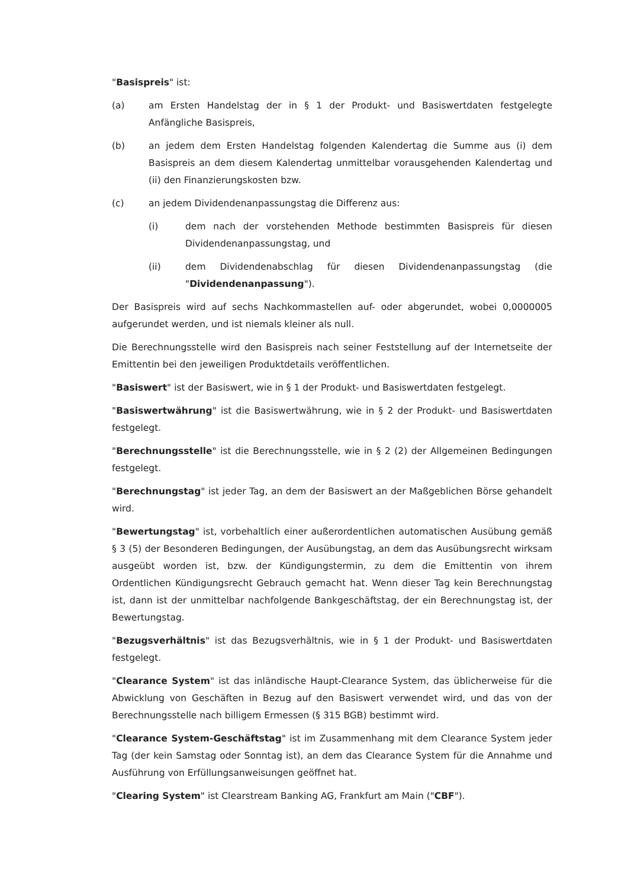"Basispreis" ist:
(a) am Ersten Handelstag der in § 1 der Produkt- und Basiswertdaten festgelegte Anfängliche Basispreis,
(b) an jedem dem Ersten Handelstag folgenden Kalendertag die Summe aus (i) dem Basispreis an dem diesem Kalendertag unmittelbar vorausgehenden Kalendertag und (ii) den Finanzierungskosten bzw.
(c) an jedem Dividendenanpassungstag die Differenz aus:
(i) dem nach der vorstehenden Methode bestimmten Basispreis für diesen Dividendenanpassungstag, und
(ii) dem Dividendenabschlag für diesen Dividendenanpassungstag (die "Dividendenanpassung").
Der Basispreis wird auf sechs Nachkommastellen auf- oder abgerundet, wobei 0,0000005 aufgerundet werden, und ist niemals kleiner als null.
Die Berechnungsstelle wird den Basispreis nach seiner Feststellung auf der Internetseite der Emittentin bei den jeweiligen Produktdetails veröffentlichen.
"Basiswert" ist der Basiswert, wie in § 1 der Produkt- und Basiswertdaten festgelegt.
"Basiswertwährung" ist die Basiswertwährung, wie in § 2 der Produkt- und Basiswertdaten festgelegt.
"Berechnungsstelle" ist die Berechnungsstelle, wie in § 2 (2) der Allgemeinen Bedingungen festgelegt.
"Berechnungstag" ist jeder Tag, an dem der Basiswert an der Maßgeblichen Börse gehandelt wird.
"Bewertungstag" ist, vorbehaltlich einer außerordentlichen automatischen Ausübung gemäß § 3 (5) der Besonderen Bedingungen, der Ausübungstag, an dem das Ausübungsrecht wirksam ausgeübt worden ist, bzw. der Kündigungstermin, zu dem die Emittentin von ihrem Ordentlichen Kündigungsrecht Gebrauch gemacht hat. Wenn dieser Tag kein Berechnungstag ist, dann ist der unmittelbar nachfolgende Bankgeschäftstag, der ein Berechnungstag ist, der Bewertungstag.
"Bezugsverhältnis" ist das Bezugsverhältnis, wie in § 1 der Produkt- und Basiswertdaten festgelegt.
"Clearance System" ist das inländische Haupt-Clearance System, das üblicherweise für die Abwicklung von Geschäften in Bezug auf den Basiswert verwendet wird, und das von der Berechnungsstelle nach billigem Ermessen (§ 315 BGB) bestimmt wird.
"Clearance System-Geschäftstag" ist im Zusammenhang mit dem Clearance System jeder Tag (der kein Samstag oder Sonntag ist), an dem das Clearance System für die Annahme und Ausführung von Erfüllungsanweisungen geöffnet hat.
"Clearing System" ist Clearstream Banking AG, Frankfurt am Main ("CBF").